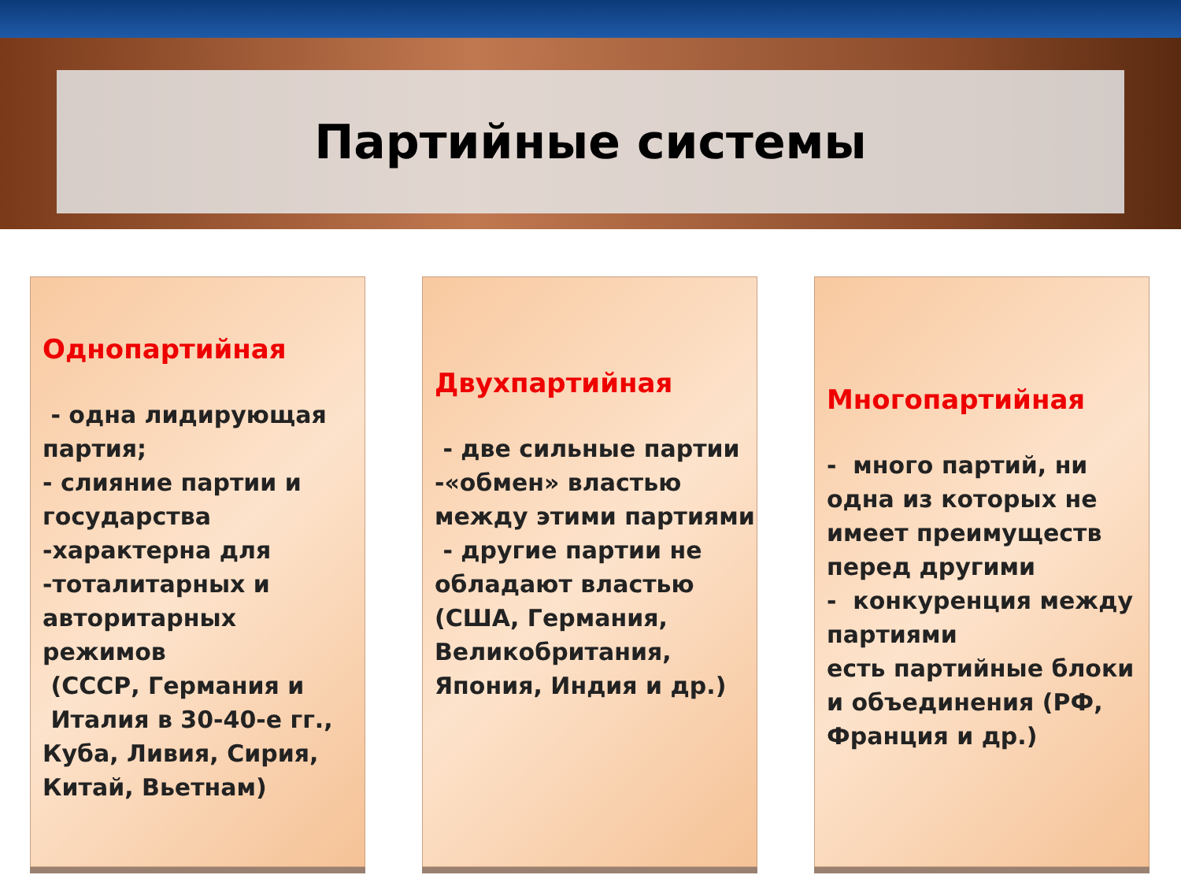Партийные системы
Однопартийная
- одна лидирующая партия;
- слияние партии и государства
-характерна для
-тоталитарных и авторитарных режимов
(СССР, Германия и
Италия в 30-40-е гг., Куба, Ливия, Сирия, Китай, Вьетнам)
Двухпартийная
- две сильные партии
-«обмен» властью между этими партиями
- другие партии не обладают властью (США, Германия, Великобритания, Япония, Индия и др.)
Многопартийная
- много партий, ни одна из которых не имеет преимуществ перед другими
- конкуренция между партиями
есть партийные блоки и объединения (РФ, Франция и др.)